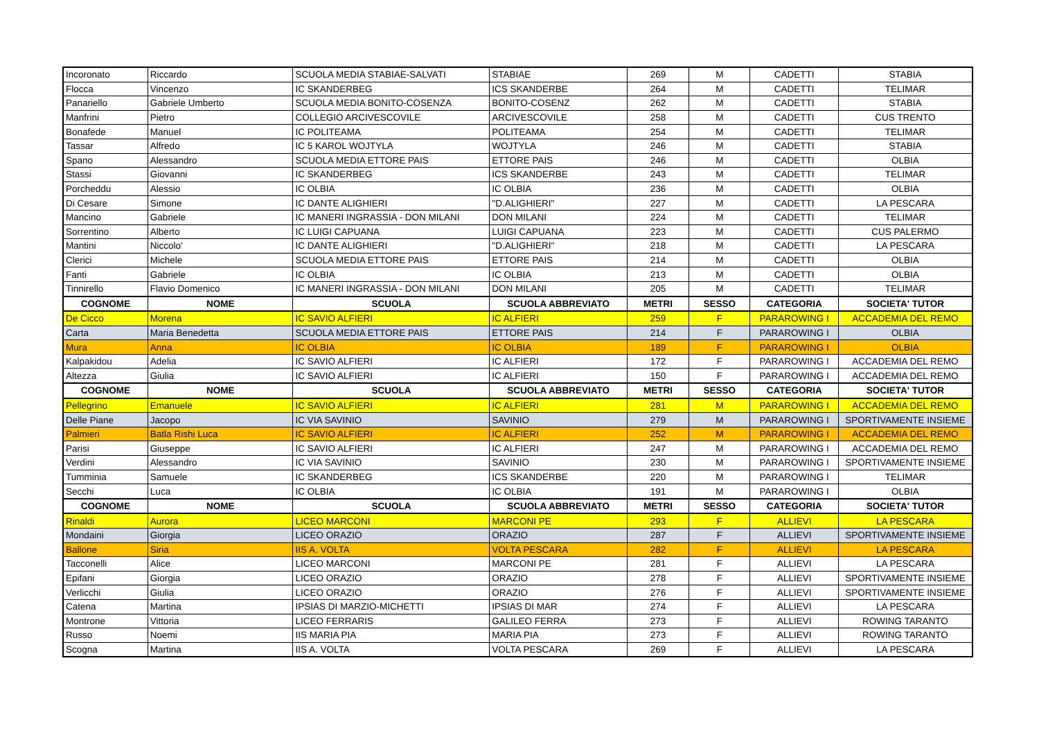| Incoronato | Riccardo | SCUOLA MEDIA STABIAE-SALVATI | STABIAE | 269 | M | CADETTI | STABIA |
| Flocca | Vincenzo | IC SKANDERBEG | ICS SKANDERBE | 264 | M | CADETTI | TELIMAR |
| Panariello | Gabriele Umberto | SCUOLA MEDIA BONITO-COSENZA | BONITO-COSENZ | 262 | M | CADETTI | STABIA |
| Manfrini | Pietro | COLLEGIO ARCIVESCOVILE | ARCIVESCOVILE | 258 | M | CADETTI | CUS TRENTO |
| Bonafede | Manuel | IC POLITEAMA | POLITEAMA | 254 | M | CADETTI | TELIMAR |
| Tassar | Alfredo | IC 5 KAROL WOJTYLA | WOJTYLA | 246 | M | CADETTI | STABIA |
| Spano | Alessandro | SCUOLA MEDIA ETTORE PAIS | ETTORE PAIS | 246 | M | CADETTI | OLBIA |
| Stassi | Giovanni | IC SKANDERBEG | ICS SKANDERBE | 243 | M | CADETTI | TELIMAR |
| Porcheddu | Alessio | IC OLBIA | IC OLBIA | 236 | M | CADETTI | OLBIA |
| Di Cesare | Simone | IC DANTE ALIGHIERI | "D.ALIGHIERI" | 227 | M | CADETTI | LA PESCARA |
| Mancino | Gabriele | IC MANERI INGRASSIA - DON MILANI | DON MILANI | 224 | M | CADETTI | TELIMAR |
| Sorrentino | Alberto | IC LUIGI CAPUANA | LUIGI CAPUANA | 223 | M | CADETTI | CUS PALERMO |
| Mantini | Niccolo' | IC DANTE ALIGHIERI | "D.ALIGHIERI" | 218 | M | CADETTI | LA PESCARA |
| Clerici | Michele | SCUOLA MEDIA ETTORE PAIS | ETTORE PAIS | 214 | M | CADETTI | OLBIA |
| Fanti | Gabriele | IC OLBIA | IC OLBIA | 213 | M | CADETTI | OLBIA |
| Tinnirello | Flavio Domenico | IC MANERI INGRASSIA - DON MILANI | DON MILANI | 205 | M | CADETTI | TELIMAR |
| COGNOME | NOME | SCUOLA | SCUOLA ABBREVIATO | METRI | SESSO | CATEGORIA | SOCIETA' TUTOR |
| De Cicco | Morena | IC SAVIO ALFIERI | IC ALFIERI | 259 | F | PARAROWING I | ACCADEMIA DEL REMO |
| Carta | Maria Benedetta | SCUOLA MEDIA ETTORE PAIS | ETTORE PAIS | 214 | F | PARAROWING I | OLBIA |
| Mura | Anna | IC OLBIA | IC OLBIA | 189 | F | PARAROWING I | OLBIA |
| Kalpakidou | Adelia | IC SAVIO ALFIERI | IC ALFIERI | 172 | F | PARAROWING I | ACCADEMIA DEL REMO |
| Altezza | Giulia | IC SAVIO ALFIERI | IC ALFIERI | 150 | F | PARAROWING I | ACCADEMIA DEL REMO |
| COGNOME | NOME | SCUOLA | SCUOLA ABBREVIATO | METRI | SESSO | CATEGORIA | SOCIETA' TUTOR |
| Pellegrino | Emanuele | IC SAVIO ALFIERI | IC ALFIERI | 281 | M | PARAROWING I | ACCADEMIA DEL REMO |
| Delle Piane | Jacopo | IC VIA SAVINIO | SAVINIO | 279 | M | PARAROWING I | SPORTIVAMENTE INSIEME |
| Palmieri | Batla Rishi Luca | IC SAVIO ALFIERI | IC ALFIERI | 252 | M | PARAROWING I | ACCADEMIA DEL REMO |
| Parisi | Giuseppe | IC SAVIO ALFIERI | IC ALFIERI | 247 | M | PARAROWING I | ACCADEMIA DEL REMO |
| Verdini | Alessandro | IC VIA SAVINIO | SAVINIO | 230 | M | PARAROWING I | SPORTIVAMENTE INSIEME |
| Tumminia | Samuele | IC SKANDERBEG | ICS SKANDERBE | 220 | M | PARAROWING I | TELIMAR |
| Secchi | Luca | IC OLBIA | IC OLBIA | 191 | M | PARAROWING I | OLBIA |
| COGNOME | NOME | SCUOLA | SCUOLA ABBREVIATO | METRI | SESSO | CATEGORIA | SOCIETA' TUTOR |
| Rinaldi | Aurora | LICEO MARCONI | MARCONI PE | 293 | F | ALLIEVI | LA PESCARA |
| Mondaini | Giorgia | LICEO ORAZIO | ORAZIO | 287 | F | ALLIEVI | SPORTIVAMENTE INSIEME |
| Ballone | Siria | IIS A. VOLTA | VOLTA PESCARA | 282 | F | ALLIEVI | LA PESCARA |
| Tacconelli | Alice | LICEO MARCONI | MARCONI PE | 281 | F | ALLIEVI | LA PESCARA |
| Epifani | Giorgia | LICEO ORAZIO | ORAZIO | 278 | F | ALLIEVI | SPORTIVAMENTE INSIEME |
| Verlicchi | Giulia | LICEO ORAZIO | ORAZIO | 276 | F | ALLIEVI | SPORTIVAMENTE INSIEME |
| Catena | Martina | IPSIAS DI MARZIO-MICHETTI | IPSIAS DI MAR | 274 | F | ALLIEVI | LA PESCARA |
| Montrone | Vittoria | LICEO FERRARIS | GALILEO FERRA | 273 | F | ALLIEVI | ROWING TARANTO |
| Russo | Noemi | IIS MARIA PIA | MARIA PIA | 273 | F | ALLIEVI | ROWING TARANTO |
| Scogna | Martina | IIS A. VOLTA | VOLTA PESCARA | 269 | F | ALLIEVI | LA PESCARA |